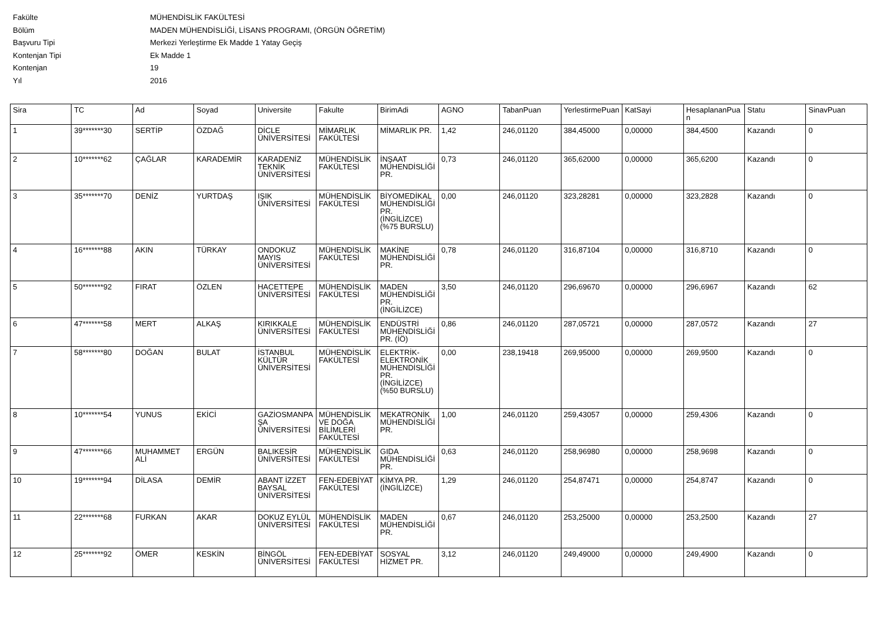Fakülte MÜHENDİSLİK FAKÜLTESİ
Bölüm MADEN MÜHENDİSLİĞİ, LİSANS PROGRAMI, (ÖRGÜN ÖĞRETİM)
Başvuru Tipi Merkezi Yerleştirme Ek Madde 1 Yatay Geçiş
Kontenjan Tipi Ek Madde 1
Kontenjan 19
Yıl 2016
| Sira | TC | Ad | Soyad | Universite | Fakulte | BirimAdi | AGNO | TabanPuan | YerlestirmePuan | KatSayi | HesaplananPuan | Statu | SinavPuan |
| --- | --- | --- | --- | --- | --- | --- | --- | --- | --- | --- | --- | --- | --- |
| 1 | 39*******30 | SERTİP | ÖZDAĞ | DİCLE ÜNİVERSİTESİ | MİMARLIK FAKÜLTESİ | MİMARLIK PR. | 1,42 | 246,01120 | 384,45000 | 0,00000 | 384,4500 | Kazandı | 0 |
| 2 | 10*******62 | ÇAĞLAR | KARADEMİR | KARADENİZ TEKNİK ÜNİVERSİTESİ | MÜHENDİSLİK FAKÜLTESİ | İNŞAAT MÜHENDİSLİĞİ PR. | 0,73 | 246,01120 | 365,62000 | 0,00000 | 365,6200 | Kazandı | 0 |
| 3 | 35*******70 | DENİZ | YURTDAŞ | IŞIK ÜNİVERSİTESİ | MÜHENDİSLİK FAKÜLTESİ | BİYOMEDİKAL MÜHENDİSLİĞİ PR. (İNGİLİZCE) (%75 BURSLU) | 0,00 | 246,01120 | 323,28281 | 0,00000 | 323,2828 | Kazandı | 0 |
| 4 | 16*******88 | AKIN | TÜRKAY | ONDOKUZ MAYIS ÜNİVERSİTESİ | MÜHENDİSLİK FAKÜLTESİ | MAKİNE MÜHENDİSLİĞİ PR. | 0,78 | 246,01120 | 316,87104 | 0,00000 | 316,8710 | Kazandı | 0 |
| 5 | 50*******92 | FIRAT | ÖZLEN | HACETTEPE ÜNİVERSİTESİ | MÜHENDİSLİK FAKÜLTESİ | MADEN MÜHENDİSLİĞİ PR. (İNGİLİZCE) | 3,50 | 246,01120 | 296,69670 | 0,00000 | 296,6967 | Kazandı | 62 |
| 6 | 47*******58 | MERT | ALKAŞ | KIRIKKALE ÜNİVERSİTESİ | MÜHENDİSLİK FAKÜLTESİ | ENDÜSTRİ MÜHENDİSLİĞİ PR. (İÖ) | 0,86 | 246,01120 | 287,05721 | 0,00000 | 287,0572 | Kazandı | 27 |
| 7 | 58*******80 | DOĞAN | BULAT | İSTANBUL KÜLTÜR ÜNİVERSİTESİ | MÜHENDİSLİK FAKÜLTESİ | ELEKTRİK-ELEKTRONİK MÜHENDİSLİĞİ PR. (İNGİLİZCE) (%50 BURSLU) | 0,00 | 238,19418 | 269,95000 | 0,00000 | 269,9500 | Kazandı | 0 |
| 8 | 10*******54 | YUNUS | EKİCİ | GAZİOSMANPAŞA ÜNİVERSİTESİ | MÜHENDİSLİK VE DOĞA BİLİMLERİ FAKÜLTESİ | MEKATRONİK MÜHENDİSLİĞİ PR. | 1,00 | 246,01120 | 259,43057 | 0,00000 | 259,4306 | Kazandı | 0 |
| 9 | 47*******66 | MUHAMMET ALİ | ERGÜN | BALIKESİR ÜNİVERSİTESİ | MÜHENDİSLİK FAKÜLTESİ | GIDA MÜHENDİSLİĞİ PR. | 0,63 | 246,01120 | 258,96980 | 0,00000 | 258,9698 | Kazandı | 0 |
| 10 | 19*******94 | DİLASA | DEMİR | ABANT İZZET BAYSAL ÜNİVERSİTESİ | FEN-EDEBİYAT FAKÜLTESİ | KİMYA PR. (İNGİLİZCE) | 1,29 | 246,01120 | 254,87471 | 0,00000 | 254,8747 | Kazandı | 0 |
| 11 | 22*******68 | FURKAN | AKAR | DOKUZ EYLÜL ÜNİVERSİTESİ | MÜHENDİSLİK FAKÜLTESİ | MADEN MÜHENDİSLİĞİ PR. | 0,67 | 246,01120 | 253,25000 | 0,00000 | 253,2500 | Kazandı | 27 |
| 12 | 25*******92 | ÖMER | KESKİN | BİNGÖL ÜNİVERSİTESİ | FEN-EDEBİYAT FAKÜLTESİ | SOSYAL HİZMET PR. | 3,12 | 246,01120 | 249,49000 | 0,00000 | 249,4900 | Kazandı | 0 |